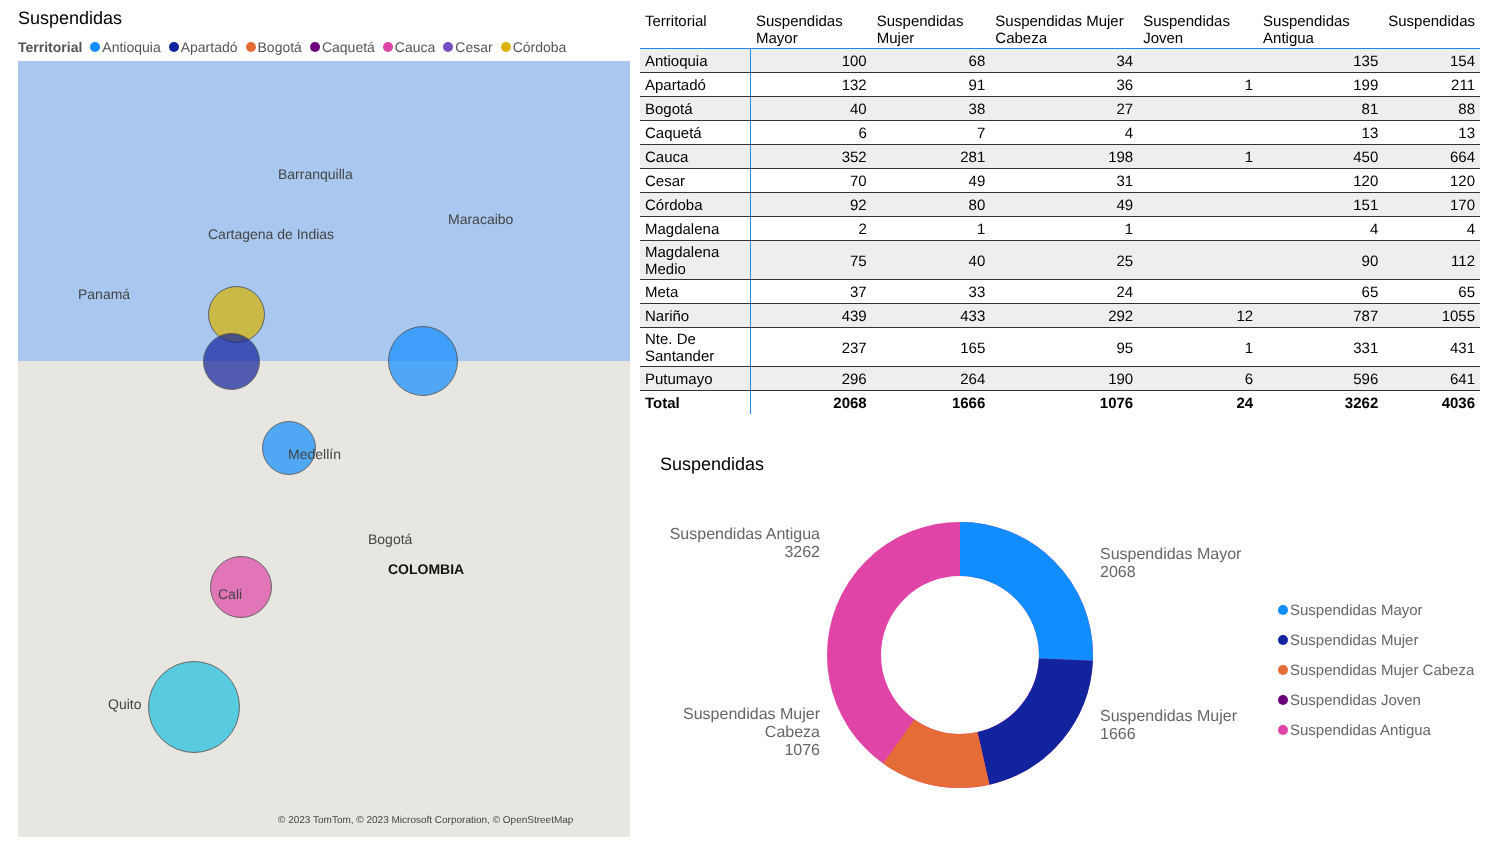Suspendidas
Territorial Antioquia Apartadó Bogotá Caquetá Cauca Cesar Córdoba
Barranquilla
Cartagena de Indias
Maracaibo
Panamá
Medellín
Bogotá
COLOMBIA
Cali
Quito
© 2023 TomTom, © 2023 Microsoft Corporation, © OpenStreetMap
| Territorial | Suspendidas Mayor | Suspendidas Mujer | Suspendidas Mujer Cabeza | Suspendidas Joven | Suspendidas Antigua | Suspendidas |
| --- | --- | --- | --- | --- | --- | --- |
| Antioquia | 100 | 68 | 34 | | 135 | 154 |
| Apartadó | 132 | 91 | 36 | 1 | 199 | 211 |
| Bogotá | 40 | 38 | 27 | | 81 | 88 |
| Caquetá | 6 | 7 | 4 | | 13 | 13 |
| Cauca | 352 | 281 | 198 | 1 | 450 | 664 |
| Cesar | 70 | 49 | 31 | | 120 | 120 |
| Córdoba | 92 | 80 | 49 | | 151 | 170 |
| Magdalena | 2 | 1 | 1 | | 4 | 4 |
| Magdalena Medio | 75 | 40 | 25 | | 90 | 112 |
| Meta | 37 | 33 | 24 | | 65 | 65 |
| Nariño | 439 | 433 | 292 | 12 | 787 | 1055 |
| Nte. De Santander | 237 | 165 | 95 | 1 | 331 | 431 |
| Putumayo | 296 | 264 | 190 | 6 | 596 | 641 |
| Total | 2068 | 1666 | 1076 | 24 | 3262 | 4036 |
Suspendidas
Suspendidas Antigua
3262
Suspendidas Mujer Cabeza
1076
Suspendidas Mayor
2068
Suspendidas Mujer
1666
Suspendidas Mayor
Suspendidas Mujer
Suspendidas Mujer Cabeza
Suspendidas Joven
Suspendidas Antigua